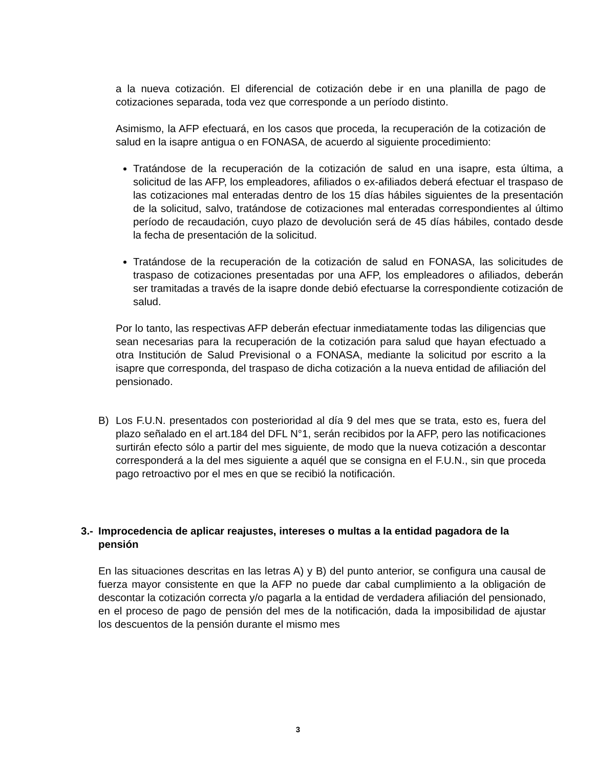a la nueva cotización. El diferencial de cotización debe ir en una planilla de pago de cotizaciones separada, toda vez que corresponde a un período distinto.
Asimismo, la AFP efectuará, en los casos que proceda, la recuperación de la cotización de salud en la isapre antigua o en FONASA, de acuerdo al siguiente procedimiento:
Tratándose de la recuperación de la cotización de salud en una isapre, esta última, a solicitud de las AFP, los empleadores, afiliados o ex-afiliados deberá efectuar el traspaso de las cotizaciones mal enteradas dentro de los 15 días hábiles siguientes de la presentación de la solicitud, salvo, tratándose de cotizaciones mal enteradas correspondientes al último período de recaudación, cuyo plazo de devolución será de 45 días hábiles, contado desde la fecha de presentación de la solicitud.
Tratándose de la recuperación de la cotización de salud en FONASA, las solicitudes de traspaso de cotizaciones presentadas por una AFP, los empleadores o afiliados, deberán ser tramitadas a través de la isapre donde debió efectuarse la correspondiente cotización de salud.
Por lo tanto, las respectivas AFP deberán efectuar inmediatamente todas las diligencias que sean necesarias para la recuperación de la cotización para salud que hayan efectuado a otra Institución de Salud Previsional o a FONASA, mediante la solicitud por escrito a la isapre que corresponda, del traspaso de dicha cotización a la nueva entidad de afiliación del pensionado.
B) Los F.U.N. presentados con posterioridad al día 9 del mes que se trata, esto es, fuera del plazo señalado en el art.184 del DFL N°1, serán recibidos por la AFP, pero las notificaciones surtirán efecto sólo a partir del mes siguiente, de modo que la nueva cotización a descontar corresponderá a la del mes siguiente a aquél que se consigna en el F.U.N., sin que proceda pago retroactivo por el mes en que se recibió la notificación.
3.- Improcedencia de aplicar reajustes, intereses o multas a la entidad pagadora de la pensión
En las situaciones descritas en las letras A) y B) del punto anterior, se configura una causal de fuerza mayor consistente en que la AFP no puede dar cabal cumplimiento a la obligación de descontar la cotización correcta y/o pagarla a la entidad de verdadera afiliación del pensionado, en el proceso de pago de pensión del mes de la notificación, dada la imposibilidad de ajustar los descuentos de la pensión durante el mismo mes
3